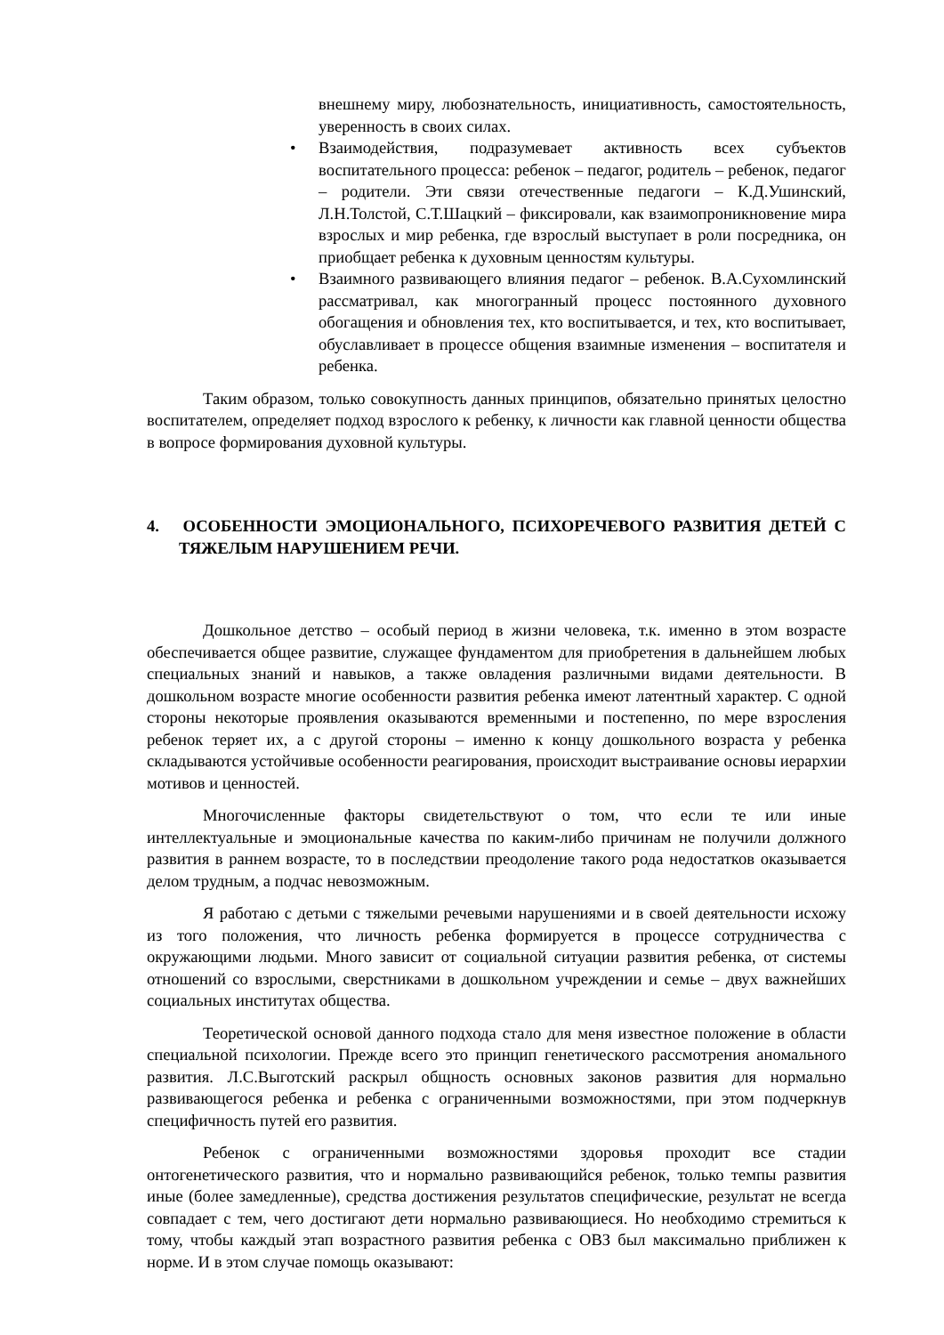внешнему миру, любознательность, инициативность, самостоятельность, уверенность в своих силах.
• Взаимодействия, подразумевает активность всех субъектов воспитательного процесса: ребенок – педагог, родитель – ребенок, педагог – родители. Эти связи отечественные педагоги – К.Д.Ушинский, Л.Н.Толстой, С.Т.Шацкий – фиксировали, как взаимопроникновение мира взрослых и мир ребенка, где взрослый выступает в роли посредника, он приобщает ребенка к духовным ценностям культуры.
• Взаимного развивающего влияния педагог – ребенок. В.А.Сухомлинский рассматривал, как многогранный процесс постоянного духовного обогащения и обновления тех, кто воспитывается, и тех, кто воспитывает, обуславливает в процессе общения взаимные изменения – воспитателя и ребенка.
Таким образом, только совокупность данных принципов, обязательно принятых целостно воспитателем, определяет подход взрослого к ребенку, к личности как главной ценности общества в вопросе формирования духовной культуры.
4. ОСОБЕННОСТИ ЭМОЦИОНАЛЬНОГО, ПСИХОРЕЧЕВОГО РАЗВИТИЯ ДЕТЕЙ С ТЯЖЕЛЫМ НАРУШЕНИЕМ РЕЧИ.
Дошкольное детство – особый период в жизни человека, т.к. именно в этом возрасте обеспечивается общее развитие, служащее фундаментом для приобретения в дальнейшем любых специальных знаний и навыков, а также овладения различными видами деятельности. В дошкольном возрасте многие особенности развития ребенка имеют латентный характер. С одной стороны некоторые проявления оказываются временными и постепенно, по мере взросления ребенок теряет их, а с другой стороны – именно к концу дошкольного возраста у ребенка складываются устойчивые особенности реагирования, происходит выстраивание основы иерархии мотивов и ценностей.
Многочисленные факторы свидетельствуют о том, что если те или иные интеллектуальные и эмоциональные качества по каким-либо причинам не получили должного развития в раннем возрасте, то в последствии преодоление такого рода недостатков оказывается делом трудным, а подчас невозможным.
Я работаю с детьми с тяжелыми речевыми нарушениями и в своей деятельности исхожу из того положения, что личность ребенка формируется в процессе сотрудничества с окружающими людьми. Много зависит от социальной ситуации развития ребенка, от системы отношений со взрослыми, сверстниками в дошкольном учреждении и семье – двух важнейших социальных институтах общества.
Теоретической основой данного подхода стало для меня известное положение в области специальной психологии. Прежде всего это принцип генетического рассмотрения аномального развития. Л.С.Выготский раскрыл общность основных законов развития для нормально развивающегося ребенка и ребенка с ограниченными возможностями, при этом подчеркнув специфичность путей его развития.
Ребенок с ограниченными возможностями здоровья проходит все стадии онтогенетического развития, что и нормально развивающийся ребенок, только темпы развития иные (более замедленные), средства достижения результатов специфические, результат не всегда совпадает с тем, чего достигают дети нормально развивающиеся. Но необходимо стремиться к тому, чтобы каждый этап возрастного развития ребенка с ОВЗ был максимально приближен к норме. И в этом случае помощь оказывают: